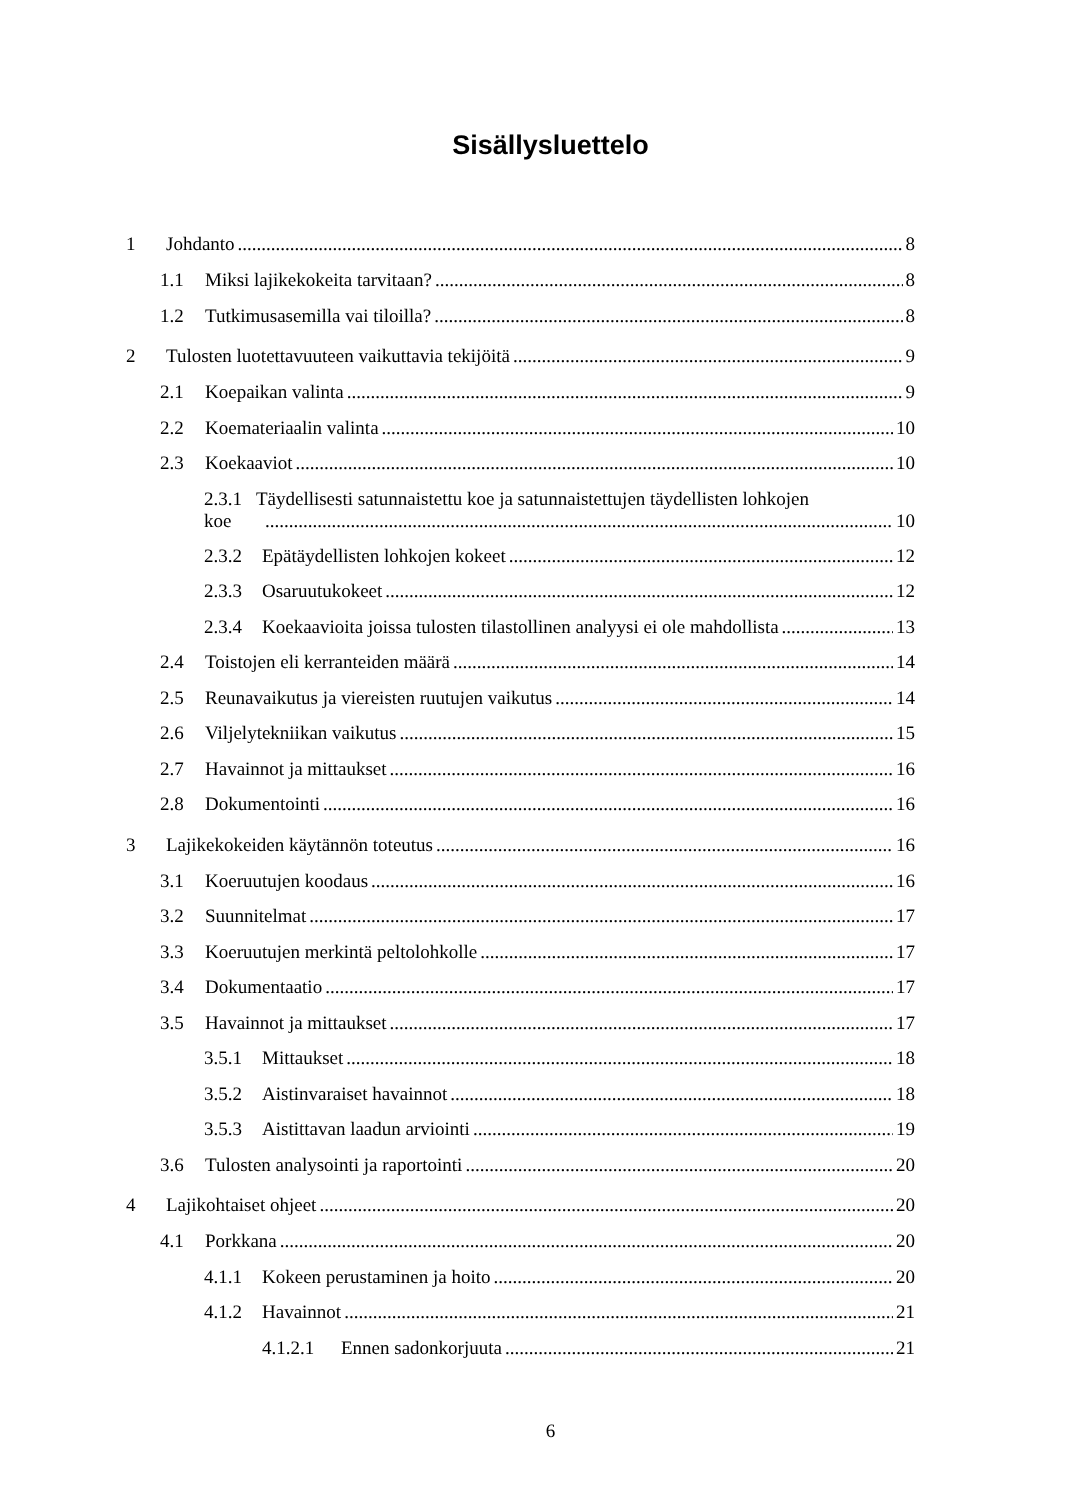Sisällysluettelo
1 Johdanto 8
1.1 Miksi lajikekokeita tarvitaan? 8
1.2 Tutkimusasemilla vai tiloilla? 8
2 Tulosten luotettavuuteen vaikuttavia tekijöitä 9
2.1 Koepaikan valinta 9
2.2 Koemateriaalin valinta 10
2.3 Koekaaviot 10
2.3.1 Täydellisesti satunnaistettu koe ja satunnaistettujen täydellisten lohkojen
koe 10
2.3.2 Epätäydellisten lohkojen kokeet 12
2.3.3 Osaruutukokeet 12
2.3.4 Koekaavioita joissa tulosten tilastollinen analyysi ei ole mahdollista 13
2.4 Toistojen eli kerranteiden määrä 14
2.5 Reunavaikutus ja viereisten ruutujen vaikutus 14
2.6 Viljelytekniikan vaikutus 15
2.7 Havainnot ja mittaukset 16
2.8 Dokumentointi 16
3 Lajikekokeiden käytännön toteutus 16
3.1 Koeruutujen koodaus 16
3.2 Suunnitelmat 17
3.3 Koeruutujen merkintä peltolohkolle 17
3.4 Dokumentaatio 17
3.5 Havainnot ja mittaukset 17
3.5.1 Mittaukset 18
3.5.2 Aistinvaraiset havainnot 18
3.5.3 Aistittavan laadun arviointi 19
3.6 Tulosten analysointi ja raportointi 20
4 Lajikohtaiset ohjeet 20
4.1 Porkkana 20
4.1.1 Kokeen perustaminen ja hoito 20
4.1.2 Havainnot 21
4.1.2.1 Ennen sadonkorjuuta 21
6